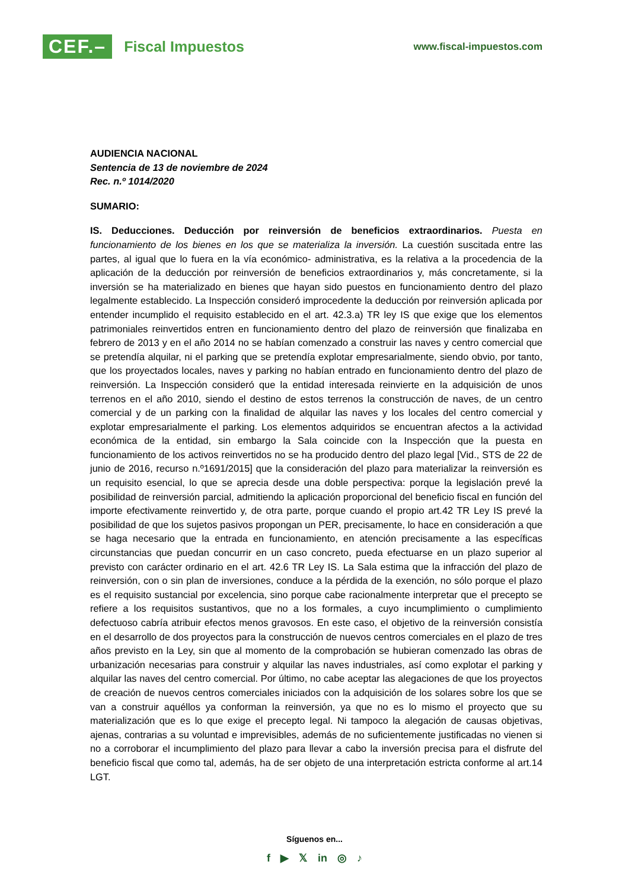CEF.– Fiscal Impuestos
www.fiscal-impuestos.com
AUDIENCIA NACIONAL
Sentencia de 13 de noviembre de 2024
Rec. n.º 1014/2020
SUMARIO:
IS. Deducciones. Deducción por reinversión de beneficios extraordinarios. Puesta en funcionamiento de los bienes en los que se materializa la inversión. La cuestión suscitada entre las partes, al igual que lo fuera en la vía económico- administrativa, es la relativa a la procedencia de la aplicación de la deducción por reinversión de beneficios extraordinarios y, más concretamente, si la inversión se ha materializado en bienes que hayan sido puestos en funcionamiento dentro del plazo legalmente establecido. La Inspección consideró improcedente la deducción por reinversión aplicada por entender incumplido el requisito establecido en el art. 42.3.a) TR ley IS que exige que los elementos patrimoniales reinvertidos entren en funcionamiento dentro del plazo de reinversión que finalizaba en febrero de 2013 y en el año 2014 no se habían comenzado a construir las naves y centro comercial que se pretendía alquilar, ni el parking que se pretendía explotar empresarialmente, siendo obvio, por tanto, que los proyectados locales, naves y parking no habían entrado en funcionamiento dentro del plazo de reinversión. La Inspección consideró que la entidad interesada reinvierte en la adquisición de unos terrenos en el año 2010, siendo el destino de estos terrenos la construcción de naves, de un centro comercial y de un parking con la finalidad de alquilar las naves y los locales del centro comercial y explotar empresarialmente el parking. Los elementos adquiridos se encuentran afectos a la actividad económica de la entidad, sin embargo la Sala coincide con la Inspección que la puesta en funcionamiento de los activos reinvertidos no se ha producido dentro del plazo legal [Vid., STS de 22 de junio de 2016, recurso n.º1691/2015] que la consideración del plazo para materializar la reinversión es un requisito esencial, lo que se aprecia desde una doble perspectiva: porque la legislación prevé la posibilidad de reinversión parcial, admitiendo la aplicación proporcional del beneficio fiscal en función del importe efectivamente reinvertido y, de otra parte, porque cuando el propio art.42 TR Ley IS prevé la posibilidad de que los sujetos pasivos propongan un PER, precisamente, lo hace en consideración a que se haga necesario que la entrada en funcionamiento, en atención precisamente a las específicas circunstancias que puedan concurrir en un caso concreto, pueda efectuarse en un plazo superior al previsto con carácter ordinario en el art. 42.6 TR Ley IS. La Sala estima que la infracción del plazo de reinversión, con o sin plan de inversiones, conduce a la pérdida de la exención, no sólo porque el plazo es el requisito sustancial por excelencia, sino porque cabe racionalmente interpretar que el precepto se refiere a los requisitos sustantivos, que no a los formales, a cuyo incumplimiento o cumplimiento defectuoso cabría atribuir efectos menos gravosos. En este caso, el objetivo de la reinversión consistía en el desarrollo de dos proyectos para la construcción de nuevos centros comerciales en el plazo de tres años previsto en la Ley, sin que al momento de la comprobación se hubieran comenzado las obras de urbanización necesarias para construir y alquilar las naves industriales, así como explotar el parking y alquilar las naves del centro comercial. Por último, no cabe aceptar las alegaciones de que los proyectos de creación de nuevos centros comerciales iniciados con la adquisición de los solares sobre los que se van a construir aquéllos ya conforman la reinversión, ya que no es lo mismo el proyecto que su materialización que es lo que exige el precepto legal. Ni tampoco la alegación de causas objetivas, ajenas, contrarias a su voluntad e imprevisibles, además de no suficientemente justificadas no vienen si no a corroborar el incumplimiento del plazo para llevar a cabo la inversión precisa para el disfrute del beneficio fiscal que como tal, además, ha de ser objeto de una interpretación estricta conforme al art.14 LGT.
Síguenos en...
f ▶ 𝕏 in ◎ ♪